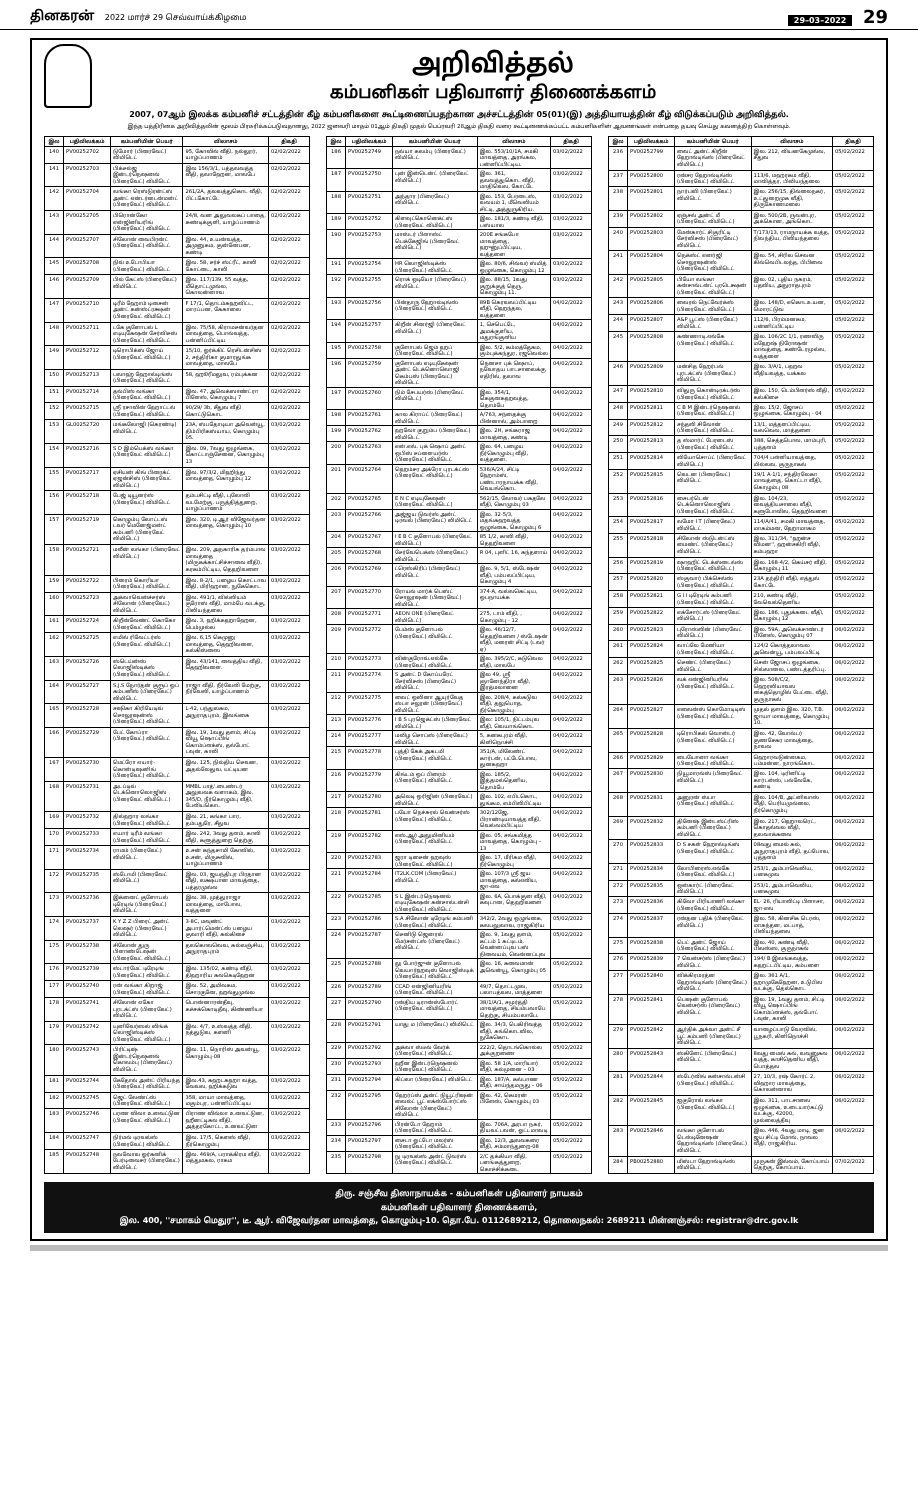தினகரன் 2022 மார்ச் 29 செவ்வாய்க்கிழமை
29–03–2022 29
அறிவித்தல்
கம்பனிகள் பதிவாளர் திணைக்களம்
2007, 07ஆம் இலக்க கம்பனிச் சட்டத்தின் கீழ் கம்பனிகளை கூட்டிணைப்பதற்கான அச்சட்டத்தின் 05(01)(இ) அத்தியாயத்தின் கீழ் விடுக்கப்படும் அறிவித்தல்.
இந்த பத்திரிகை அறிவித்தலின் மூலம் பிரசுரிக்கப்படுவதானது, 2022 ஜனவரி மாதம் 01ஆம் திகதி முதல் பெப்ரவரி 28ஆம் திகதி வரை கூட்டிணைக்கப்பட்ட கம்பனிகளின் ஆவணங்கள் என்பதை தயவு செய்து கவனத்திற் கொள்ளவும்.
| இல | பதிவிலக்கம் | கம்பனியின் பெயர் | விலாசம் | திகதி |
| --- | --- | --- | --- | --- |
| 140 | PV00252702 | டுமோர் (பிரைவேட்) லிமிடெட் | 95, கோவில் வீதி, நல்லூர், யாழ்ப்பாணம் | 02/02/2022 |
| 141 | PV00252703 | பிக்சல்ஜ இன்டர்நெஷனல் (பிரைவேட்) லிமிடெட் | இல 156/3/1, பத்தலவத்த வீதி, தலாஹேன, மாலபே | 02/02/2022 |
| 142 | PV00252704 | லங்கா ரெஸ்டுரன்ட்ஸ் அன்ட் என்டர்டைன்மன்ட் (பிரைவேட்) லிமிடெட் | 261/2A, தலவத்துகொட வீதி, பிட்டகோட்டே | 02/02/2022 |
| 143 | PV00252705 | பிரொன்கோ என்ஜினியரிங் (பிரைவேட்) லிமிடெட் | 24/8, வன அலுவலகப் பாதை, சுண்டிக்குளி, யாழ்ப்பாணம் | 02/02/2022 |
| 144 | PV00252707 | சிலோன் வைபிரன்ட் (பிரைவேட்) லிமிடெட் | இல. 44, உயன்வத்த, அமுனுகம, குன்னேபன, கண்டி | 02/02/2022 |
| 145 | PV00252708 | நிவ் உடோபியா (பிரைவேட்) லிமிடெட் | இல. 58, சர்ச் ஸ்ட்ரீட், காலி கோட்டை, காலி | 02/02/2022 |
| 146 | PV00252709 | பில் கேட்ஸ் (பிரைவேட்) லிமிடெட் | இல. 117/139, 55 வத்த, மீதொட்டமுல்ல, கொலன்னாவ | 02/02/2022 |
| 147 | PV00252710 | டிரீம் ஹோம் டிசைன் அன்ட் கன்ஸ்ட்ரக்ஷன் (பிரைவேட் லிமிடெட்) | F 17/1, தொடம்கஹவிட்ட, மாரப்பன, கேகாலை | 02/02/2022 |
| 148 | PV00252711 | டகே குளோபல் L எடியுகேஷன் சேர்விசஸ் (பிரைவேட்) லிமிடெட் | இல. 75/58, கிராமசன்வர்தன மாவத்தை, பொல்வத்த, பன்னிப்பிட்டிய | 02/02/2022 |
| 149 | PV00252712 | டிரொபிக்ஸ் ஜோய் (பிரைவேட் லிமிடெட்) | 15/10, ஓர்க்கிட் ரெசிடன்சிஸ் 2, சந்திரிகா குமாரதுங்க மாவத்தை, மாலபே | 02/02/2022 |
| 150 | PV00252713 | பலாஹ் ஹோல்டிங்ஸ் (பிரைவேட்) லிமிடெட் | 58, ஹூரீமலுவ, ரம்புக்கன | 02/02/2022 |
| 151 | PV00252714 | தல்பிஸ் லங்கா (பிரைவேட் லிமிடெட்) | இல. 47, அலெக்ஸாண்ட்ரா பிளேஸ், கொழும்பு 7 | 02/02/2022 |
| 152 | PV00252715 | ஸ்ரீ ரசாவின் ஹோட்டல் (பிரைவேட்) லிமிடெட் | 90/29/ 3b, சீதுவ வீதி கொட்டுகொட | 02/02/2022 |
| 153 | GL00252720 | மங்கலோஜி (கெரண்டி) லிமிடெட் | 23A, ஸ்பதோடியா அவென்யூ, திம்பிரிகஸ்யாய, கொழும்பு 05. | 03/02/2022 |
| 154 | PV00252716 | S D இம்பெக்ஸ் லங்கா (பிரைவேட் லிமிடெட்) | இல. 09, 7வது ஒழுங்கை, கொட்டாஞ்சேனை, கொழும்பு 13 | 03/02/2022 |
| 155 | PV00252717 | ஏசியன் கிங் பிரைக்ட் ஏஜன்சிஸ் (பிரைவேட் லிமிடெட்) | இல. 97/3/2, மிஹிந்து மாவத்தை, கொழும்பு 12 | 03/02/2022 |
| 156 | PV00252718 | பேஜ் டியூனர்ஸ் (பிரைவேட்) லிமிடெட் | தம்பசிட்டி வீதி, புலோலி வடமேற்கு, பருத்தித்துறை, யாழ்ப்பாணம் | 03/02/2022 |
| 157 | PV00252719 | கொழும்பு லோட்டஸ் டவர் மெனேஜ்மன்ட் கம்பனி (பிரைவேட் லிமிடெட்) | இல. 320, டி.ஆர் விஜேவர்தன மாவத்தை, கொழும்பு 10 | 03/02/2022 |
| 158 | PV00252721 | மலீன் லங்கா (பிரைவேட் லிமிடெட்) | இல. 209, அநகாரிக தர்மபால மாவத்தை (மிருகக்காட்சிச்சாலை வீதி), கரகம்பிட்டிய, தெஹிவளை | 03/02/2022 |
| 159 | PV00252722 | பிரைம் கொரியா (பிரைவேட்) லிமிடெட் | இல. 8-2/1, பழைய கொட்டாவ வீதி, மிரிஹான, நுகேகொட | 03/02/2022 |
| 160 | PV00252723 | அக்வாவென்ச்சர்ஸ் சிலோன் (பிரைவேட்) லிமிடெட் | இல. 491/1, வில்லியம் குரோஸ் வீதி, மாம்பே வடக்கு, பிலியந்தலை | 03/02/2022 |
| 161 | PV00252724 | கிறீன்லேண்ட் கொகோ (பிரைவேட் லிமிடெட்) | இல. 3, ஹிக்கஹாஹேன, பெம்முல்ல | 03/02/2022 |
| 162 | PV00252725 | எமில் ரிலேட்டர்ஸ் (பிரைவேட் லிமிடெட்) | இல. 6,15 கெமுனு மாவத்தை, தெஹிவளை, கல்கிஸ்ஸை | 03/02/2022 |
| 163 | PV00252726 | ஸ்டெய்ன்ஸ் லொஜிஸ்டிக்ஸ் (பிரைவேட்) லிமிடெட் | இல. 43/141, வைத்திய வீதி, தெஹிவளை. | 03/02/2022 |
| 164 | PV00252727 | S.J.S நோர்தன் குரூப் ஒப் கம்பனீஸ் (பிரைவேட்) லிமிடெட் | ராஜா வீதி, நீர்வேலி மேற்கு, நீர்வேலி, யாழ்ப்பாணம் | 03/02/2022 |
| 165 | PV00252728 | சஷிகா கிரியேடிவ் சொலூஷன்ஸ் (பிரைவேட்) லிமிடெட் | L-42, பந்துலகம, அநுராதபுரம், இலங்கை | 03/02/2022 |
| 166 | PV00252729 | பேட் கோப்ரா (பிரைவேட்) லிமிடெட் | இல. 19, 1வது தளம், சிட்டி வியூ ஷொப்பிங் கொம்ப்ளக்ஸ், தல்போட் டவுன், காலி | 03/02/2022 |
| 167 | PV00252730 | மெட்ரோ எயார்-கொன்டிஷனிங் (பிரைவேட்) லிமிடெட் | இல. 125, நில்திய செவன, அதல்லேதுவ, யட்டியன | 03/02/2022 |
| 168 | PV00252731 | அடப்டிவ் டெக்னொலொஜிஸ் (பிரைவேட் லிமிடெட்) | MMBL பாத்'.பைண்டர் அலுவலக வளாகம், இல. 345/D, நீர்கொழும்பு வீதி, பேலியகொட | 03/02/2022 |
| 169 | PV00252732 | தில்ஹார லங்கா (பிரைவேட்) லிமிடெட் | இல. 21, கங்கா பார, தம்பதுரே, சீதுவ | 03/02/2022 |
| 170 | PV00252733 | எயார் டிரீம் லங்கா (பிரைவேட்) லிமிடெட் | இல. 242, 3வது தளம், காலி வீதி, களுத்துறை தெற்கு | 03/02/2022 |
| 171 | PV00252734 | ராமம் (பிரைவேட்) லிமிடெட் | உசன் கந்தசாமி கோவில், உசன், மிருசுவில், யாழ்ப்பாணம் | 03/02/2022 |
| 172 | PV00252735 | ஸ்டோமி (பிரைவேட் லிமிடெட்) | இல. 03, ஜயந்திபுர பிரதான வீதி, லக்ஷபான மாவத்தை, பத்தரமுல்ல | 03/02/2022 |
| 173 | PV00252736 | இக்னைட் குளோபல் டிரேடிங் (பிரைவேட்) லிமிடெட் | இல. 38, முத்துராஜா மாவத்தை, மாபோல, வத்தளை | 03/02/2022 |
| 174 | PV00252737 | K Y Z Z பிரைட் அன்ட் லெஷர் (பிரைவேட்) லிமிடெட் | 3-8C, மவுண்ட் அபார்ட்மென்ட்ஸ் பழைய குவாரி வீதி, கல்கிசை | 03/02/2022 |
| 175 | PV00252738 | சிலோன் துரு பிளாண்டேஷன் (பிரைவேட் லிமிடெட்) | தலகொலவெவ, கல்லஞ்சிய, அநுராதபுரம் | 03/02/2022 |
| 176 | PV00252739 | ஸ்டார்மேட் டிரேடிங் (பிரைவேட்) லிமிடெட் | இல. 135/02, கண்டி வீதி, திஹாரிய கலகெடிஹேன | 03/02/2022 |
| 177 | PV00252740 | ரன் லங்கா கிறாஜ் (பிரைவேட்) லிமிடெட் | இல. 52, அமிலகம, சொரகுனே, ஹல்துமுல்ல | 03/02/2022 |
| 178 | PV00252741 | சிலோன் எகோ புரடக்ட்ஸ் (பிரைவேட்) லிமிடெட் | பொன்னாரன்தீவு, கச்சக்கொடிதீவு, கிண்ணியா | 03/02/2022 |
| 179 | PV00252742 | யுனிவேர்ஸல் லிங்க் லொஜிஸ்டிக்ஸ் (பிரைவேட் லிமிடெட்) | இல. 4/7, உஸ்வத்த வீதி, நத்துடுவ, களனி | 03/02/2022 |
| 180 | PV00252743 | பிரிட்டிஷ் இன்டர்நெஷனல் கொலம்பு (பிரைவேட்) லிமிடெட் | இல. 11, நொரிஸ் அவன்யூ, கொழும்பு-08 | 03/02/2022 |
| 181 | PV00252744 | கேதோவ் அன்ட் பிரியந்த (பிரைவேட்) லிமிடெட் | இல.43, கஹடகஹா வத்த, வேவல, ஹிக்கடுவ | 03/02/2022 |
| 182 | PV00252745 | ஜெட் லேண்ட்ஸ் (பிரைவேட் லிமிடெட்) | 358, மாயா மாவத்தை, மகும்புர, பன்னிப்பிட்டிய | 03/02/2022 |
| 183 | PV00252746 | பரண விலா உனவட்டுன (பிரைவேட் லிமிடெட்) | பிராண வில்லா உனவட்டுன, ஹீனட்டிகல வீதி, அத்தரகோட்ட, உனவட்டுன | 03/02/2022 |
| 184 | PV00252747 | நிர்மல் டிரவல்ஸ் (பிரைவேட்) லிமிடெட் | இல. 17/5, கௌஸ் வீதி, நீர்கொழும்பு | 03/02/2022 |
| 185 | PV00252748 | நவலோவ ஓர்கனிக் பேர்டிலைசர் (பிரைவேட்) லிமிடெட் | இல. 469/A, பராக்கிரம வீதி, மத்துமகல, ராகம | 03/02/2022 |
| இல | பதிவிலக்கம் | கம்பனியின் பெயர் | விலாசம் | திகதி |
| --- | --- | --- | --- | --- |
| 186 | PV00252749 | நவ்யா கலம்பு (பிரைவேட்) லிமிடெட் | இல. 553/10/1A, சமகி மாவத்தை, அரங்கல, பன்னிப்பிட்டிய. | 03/02/2022 |
| 187 | PV00252750 | புன் இன்டென்ட் (பிரைவேட் லிமிடெட்) | இல. 361, தலவத்துகொட வீதி, மாதிவெல, கோட்டே | 03/02/2022 |
| 188 | PV00252751 | அந்தார (பிரைவேட்) லிமிடெட் | இல. 153, பேரடைஸ், வலயம் 1, மீவெலியம் சிட்டி, அத்துருகிரிய. | 03/02/2022 |
| 189 | PV00252752 | கிளவுட்கொனெக்ட்ஸ் (பிரைவேட் லிமிடெட்) | இல. 181/3, கண்டி வீதி, பஸ்யால | 03/02/2022 |
| 190 | PV00252753 | மாஸ்டர் பிளாஸ்ட் பெக்கேஜிங் (பிரைவேட் லிமிடெட்) | 200E சங்கபோ மாவத்தை, ஹுனுப்பிட்டிய, வத்தளை | 03/02/2022 |
| 191 | PV00252754 | HR லொஜிஸ்டிக்ஸ் (பிரைவேட்) லிமிடெட் | இல. 80/6, சில்வர் ஸ்மித் ஒழுங்கை, கொழும்பு 12 | 03/02/2022 |
| 192 | PV00252755 | ரொக் ஒடியோ (பிரைவேட்) லிமிடெட் | இல. 88/15, 1வது குறுக்குத் தெரு, கொழும்பு 11. | 03/02/2022 |
| 193 | PV00252756 | பின்தாரு ஹோல்டிங்ஸ் (பிரைவேட்) லிமிடெட் | 89B கெரவலப்பிட்டிய வீதி, ஹெந்தல, வத்தளை | 04/02/2022 |
| 194 | PV00252757 | கிறீன் சினர்ஜி (பிரைவேட் லிமிடெட்) | 1, செபெட்டே, அமக்குளிய, மதுரங்குளிய | 04/02/2022 |
| 195 | PV00252758 | குளோபல் ஜெம் ஹப் (பிரைவேட் லிமிடெட்) | இல. 5/2, கம்மத்தேகம, கும்புக்கந்துர, ரஜவெல்ல | 04/02/2022 |
| 196 | PV00252759 | குளோபல் எடியுகேஷன் அன்ட் டெக்னொலொஜி கெம்பஸ் (பிரைவேட்) லிமிடெட் | நெனசா புக் ஷொப், நவோதய பாடசாலைக்கு எதிரில், தலாவ | 04/02/2022 |
| 197 | PV00252760 | நிம் சேபயர்ஸ் (பிரைவேட் லிமிடெட்) | இல. 354/1, கெகுனகஹவத்த, தொம்பே | 04/02/2022 |
| 198 | PV00252761 | கால கிராப்ட் (பிரைவேட்) லிமிடெட் | A/763, சந்தைக்கு பின்னால், அம்பாறை | 04/02/2022 |
| 199 | PV00252762 | ஹலோ குறும்ப (பிரைவேட்) லிமிடெட் | இல. 2H, சங்கராஜ மாவத்தை, கண்டி | 04/02/2022 |
| 200 | PV00252763 | என்.எல். புக் ஷொப் அன்ட் ஒபிஸ் சப்ளையர்ஸ் (பிரைவேட்) லிமிடெட் | இல. 64, பழைய நீர்கொழும்பு வீதி, வத்தளை. | 04/02/2022 |
| 201 | PV00252764 | ஹெம்சர அக்ரோ புரடக்ட்ஸ் (பிரைவேட் லிமிடெட்) | 536/A/24, சிட்டி ஹோம்ஸ், பண்டாரநாயக்க வீதி, வெயங்கொட | 04/02/2022 |
| 202 | PV00252765 | E N C எடியுகேஷன் (பிரைவேட் லிமிடெட்) | 562/15, லோவர் பகதலே வீதி, கொழும்பு 03 | 04/02/2022 |
| 203 | PV00252766 | அஜ்ஜய டுவர்ஸ் அன்ட் டிரவல் (பிரைவேட்) லிமிடெட் | இல. 32-5/3, மதங்கஹவத்த ஒழுங்கை, கொழும்பு 6 | 04/02/2022 |
| 204 | PV00252767 | I E B C குளோபல் (பிரைவேட் லிமிடெட்) | 85 1/2, காலி வீதி, தெஹிவளை | 04/02/2022 |
| 205 | PV00252768 | சேர்வேபெக்ஸ் (பிரைவேட்) லிமிடெட் | R 04, புளிட் 16, கந்தளாய் | 04/02/2022 |
| 206 | PV00252769 | ட்ரெஸ்கிரிப் (பிரைவேட்) லிமிடெட் | இல. 9, 5/1, ஸ்டேஷன் வீதி, பம்பலப்பிட்டிய, கொழும்பு 4 | 04/02/2022 |
| 207 | PV00252770 | ரோயல் மார்க் பெஸ்ட் சொலூஷன் (பிரைவேட்) லிமிடெட் | 374-A, வல்லகெட்டிய, ஒபநாயக்க | 04/02/2022 |
| 208 | PV00252771 | AEON ONE (பிரைவேட் லிமிடெட்) | 275, டாம் வீதி, , கொழும்பு - 12 | 04/02/2022 |
| 209 | PV00252772 | பேம்ஸ் குளோபல் (பிரைவேட்) லிமிடெட் | இல. 46/12/7, தெஹிவளை / ஸ்டேஷன் வீதி, மரைன் சிட்டி (டவர் ஏ) | 04/02/2022 |
| 210 | PV00252773 | வின்குரோவ்.எல்கே (பிரைவேட்) லிமிடெட் | இல. 395/2/C, கடுவெல வீதி, மாலபே | 04/02/2022 |
| 211 | PV00252774 | S அன்ட் D கோப்பரேட் சேர்விசஸ் (பிரைவேட்) லிமிடெட் | இல 49, ஸ்ரீ ஞானேந்திரா வீதி, இரத்மலானை | 04/02/2022 |
| 212 | PV00252775 | வைட் ஒலினா ஆயுர்வேத ஸ்பா சலூன் (பிரைவேட்) லிமிடெட் | இல. 208/4, கல்கடுவ வீதி, தலுபொத, நீர்கொழும்பு | 04/02/2022 |
| 213 | PV00252776 | I B S புரஜெக்ட்ஸ் (பிரைவேட் லிமிடெட்) | இல: 105/1, நிட்டம்புவ வீதி, வெயாங்கொட | 04/02/2022 |
| 214 | PV00252777 | மலிழ சொப்ஸ் (பிரைவேட்) லிமிடெட் | 5, கனகபுரம் வீதி, கிளிநொச்சி | 04/02/2022 |
| 215 | PV00252778 | புத்தி கேக் அகடமி (பிரைவேட்) லிமிடெட் | 351/A, மிலேண்ட் கார்டன், பட்டேபொல, துனகஹா | 04/02/2022 |
| 216 | PV00252779 | கிங்டம் ஒப் பிரைம் (பிரைவேட்) லிமிடெட் | இல. 185/2, இத்தமல்தெனிய, தொம்பே | 04/02/2022 |
| 217 | PV00252780 | அலெடி ஒரிஜின் (பிரைவேட்) லிமிடெட் | இல. 102, எபிடகொட, துங்கம, எம்பிலிபிட்டிய | 04/02/2022 |
| 218 | PV00252781 | பயோ நெச்சுரல் வென்சர்ஸ் (பிரைவேட்) லிமிடெட் | 302/12ஜே, பிராண்டியாவத்த வீதி, வெல்லம்பிட்டிய | 04/02/2022 |
| 219 | PV00252782 | எஸ்.ஆர்.அலுமினியம் (பிரைவேட்) லிமிடெட் | இல. 05, சங்கமித்த மாவத்தை, கொழும்பு – 13 | 04/02/2022 |
| 220 | PV00252783 | ஜரா டிசைன் ஹவுஸ் (பிரைவேட் லிமிடெட்) | இல. 17, மீரிகம வீதி, நீர்கொழும்பு | 04/02/2022 |
| 221 | PV00252784 | IT2LK.COM (பிரைவேட்) லிமிடெட் | இல. 107/3 ஸ்ரீ ஜய மாவத்தை, கல்எலிய, ஜா-எல | 04/02/2022 |
| 222 | PV00252785 | S L இன்டர்நெஷனல் எடியுகேஷன் கன்சால்டன்சி (பிரைவேட்) லிமிடெட் | இல. 6A, பொக்குன வீதி, கவுடான, தெஹிவளை | 04/02/2022 |
| 223 | PV00252786 | S.A சிலோன் டிரேடிங் கம்பனி (பிரைவேட்) லிமிடெட் | 342/2, 2வது ஒழுங்கை, கலபலுவாவ, ராஜகிரிய | 05/02/2022 |
| 224 | PV00252787 | செனிடு ஜெனரல் மேர்சன்ட்ஸ் (பிரைவேட்) லிமிடெட் | இல. 9, 1வது தளம், கட்டம் 1 கட்டிடம், வென்னப்புவ பஸ் நிலையம், வென்னப்புவ | 05/02/2022 |
| 225 | PV00252788 | லு போர்ஜுன் குளோபல் வெயார்ஹவுஸ் லொஜிஸ்டிக் (பிரைவேட்) லிமிடெட் | இல. 16, கலைமான் அவென்யூ, கொழும்பு 05 | 05/02/2022 |
| 226 | PV00252789 | CCAD என்ஜினியரிங் (பிரைவேட் லிமிடெட்) | 49/7, தொட்டமுவ, பலாபத்வல, மாத்தளை | 05/02/2022 |
| 227 | PV00252790 | ரன்திய டிரான்ஸ்போர்ட் (பிரைவேட் லிமிடெட்) | 38/1/A/1, சமுர்த்தி மாவத்தை, சியம்பலாபே தெற்கு, சியம்பலாபே. | 05/02/2022 |
| 228 | PV00252791 | யாது ம (பிரைவேட்) லிமிடெட் | இல. 34/3, பெகிரிவத்த வீதி, கங்கொடவில, நுகேகொட | 05/02/2022 |
| 229 | PV00252792 | அக்வா ஸ்டீல் வேர்க் (பிரைவேட்) லிமிடெட் | 222/2, தொடங்கொல்ல அக்குறணை | 05/02/2022 |
| 230 | PV00252793 | ஹீன இன்டர்நெஷனல் (பிரைவேட்) லிமிடெட் | இல. 58 1/A, மாரியார் வீதி, கல்முனை – 03 | 05/02/2022 |
| 231 | PV00252794 | கிப்லா (பிரைவேட்) லிமிடெட் | இல. 187/A, கல்பாண வீதி, சாய்ந்தமருது – 06 | 05/02/2022 |
| 232 | PV00252795 | ஹேர்ப்ஸ் அன்ட் நியூட்ரிஷன் வைல்ட் பூட் எக்ஸ்போர்ட்ஸ் சிலோன் (பிரைவேட்) லிமிடெட் | இல. 42, கெமரன் பிளேஸ், கொழும்பு 03 | 05/02/2022 |
| 233 | PV00252796 | பிரன்டோ ஹோம் (பிரைவேட்) லிமிடெட் | இல. 706A, அரபா நகர், தியவட்டவன், ஓட்டமாவடி | 05/02/2022 |
| 234 | PV00252797 | சைடா ஓட்டோ மலர்ஸ் (பிரைவேட்) லிமிடெட் | இல. 12/3, அலவகரை வீதி, சம்மாந்துறை-08 | 05/02/2022 |
| 235 | PV00252798 | நு டிரவல்ஸ் அன்ட் டுவர்ஸ் (பிரைவேட்) லிமிடெட் | 2/C தக்கியா வீதி, பளங்கத்துறை, கொச்சிக்கடை | 05/02/2022 |
| இல | பதிவிலக்கம் | கம்பனியின் பெயர் | விலாசம் | திகதி |
| --- | --- | --- | --- | --- |
| 236 | PV00252799 | வைட் அன்ட் கிறீன் ஹோல்டிங்ஸ் (பிரைவேட் லிமிடெட்) | இல. 212, லியனகேமுல்ல, சீதுவ | 05/02/2022 |
| 237 | PV00252800 | ரன்சர ஹோல்டிங்ஸ் (பிரைவேட்) லிமிடெட் | 113/6, மஹரகம வீதி, மாவித்தர, பிலியந்தலை | 05/02/2022 |
| 238 | PV00252801 | நார்பவி (பிரைவேட்) லிமிடெட் | இல. 256/15, தில்லைநகர், உட்துறைமுக வீதி, திருகோணமலை | 05/02/2022 |
| 239 | PV00252802 | ஏஞ்சல் அன்ட் மீ (பிரைவேட் லிமிடெட்) | இல. 500/2B, ருவன்புர, அக்கொன, அங்கொட | 05/02/2022 |
| 240 | PV00252803 | மேன்கார்ட் சிகுரிட்டி சேர்விசஸ் (பிரைவேட்) லிமிடெட் | T/173/13, ராமநாயக்க வத்த, நிவந்திய, பிலியந்தலை | 05/02/2022 |
| 241 | PV00252804 | நெக்ஸ்ட் எனர்ஜி சொலூஷன்ஸ் (பிரைவேட்) லிமிடெட் | இல. 54, சிரில செவன கில்லெபிடலந்த, பிபிலை | 05/02/2022 |
| 242 | PV00252805 | பியோ லங்கா கன்சால்டன்ட் புரடெக்ஷன் (பிரைவேட் லிமிடெட்) | இல. 02, புதிய நகரம், பதவிய, அநுராதபுரம் | 05/02/2022 |
| 243 | PV00252806 | வைரல் நெட்வேர்க்ஸ் (பிரைவேட் லிமிடெட்) | இல. 148/D, எகொடஉயன, மொரட்டுவ | 05/02/2022 |
| 244 | PV00252807 | A&P பூட்ஸ் (பிரைவேட்) லிமிடெட் | 112/6, பிரம்மனகம, பன்னிப்பிட்டிய | 05/02/2022 |
| 245 | PV00252808 | கண்ணாடி.எல்கே (பிரைவேட்) லிமிடெட் | இல. 106/2C 1/1, ரணவிரு மஹேஷ் நிரோஷன் மாவத்தை, கண்டேரமுல்ல, வத்தளை | 05/02/2022 |
| 246 | PV00252809 | மன்சித ஹேர்பல் புரடக்ட்ஸ் (பிரைவேட்) லிமிடெட் | இல. 3/A/1, பஹல வீதியவத்த, யக்கல | 05/02/2022 |
| 247 | PV00252810 | விதுரு கொன்டிரக்டர்ஸ் (பிரைவேட்) லிமிடெட் | இல. 150, டெம்பிளர்ஸ் வீதி, கல்கிசை | 05/02/2022 |
| 248 | PV00252811 | C B M இன்டர்நெஷனல் (பிரைவேட் லிமிடெட்) | இல. 15/2, ஜோசப் ஒழுங்கை, கொழும்பு - 04 | 05/02/2022 |
| 249 | PV00252812 | சந்தலி சிலோன் (பிரைவேட்) லிமிடெட் | 13/1, மத்தளப்பிட்டிய, வலவெல, மாத்தளை | 05/02/2022 |
| 250 | PV00252813 | த ஸ்மார்ட் பேரடைஸ் (பிரைவேட்) லிமிடெட் | 388, செத்தபொல, மாம்புரி, புத்தளம் | 05/02/2022 |
| 251 | PV00252814 | லியோசொப்ட் (பிரைவேட் லிமிடெட்) | 704/4 பள்ளியாவத்தை, மில்லவ, குருநாகல் | 05/02/2022 |
| 252 | PV00252815 | வெடன (பிரைவேட்) லிமிடெட் | 19/1 A-1/1, சந்திரலேகா மாவத்தை, கொட்டா வீதி, கொழும்பு 08 | 05/02/2022 |
| 253 | PV00252816 | சைபர்டென் டெக்னொலொஜிஸ் (பிரைவேட்) லிமிடெட் | இல. 104/23, வைத்தியசாலை வீதி, களுபோவில, தெஹிவளை | 05/02/2022 |
| 254 | PV00252817 | லமோ I T (பிரைவேட்) லிமிடெட் | 114/A/41, சமகி மாவத்தை, மாகம்மன, ஹோமாகம | 05/02/2022 |
| 255 | PV00252818 | சிலோன் ஸ்டுடன்ட்ஸ் மைண்ட் (பிரைவேட்) லிமிடெட் | இல. 311/34, ''ஹன்ச விமன'', ஹன்சகிரி வீதி, கம்பஹா | 05/02/2022 |
| 256 | PV00252819 | ஷாஹிட் டெக்ஸ்டைல்ஸ் (பிரைவேட் லிமிடெட்) | இல. 168-4/2, கெய்சர் வீதி, கொழும்பு 11 | 05/02/2022 |
| 257 | PV00252820 | ஸ்குவார் பிக்செல்ஸ் (பிரைவேட்) லிமிடெட் | 23A தந்திரி வீதி, எத்துல் கோட்டே | 05/02/2022 |
| 258 | PV00252821 | G I I டிரேடிங் கம்பனி (பிரைவேட்) லிமிடெட் | 210, கண்டி வீதி, வேவெல்தெனிய | 05/02/2022 |
| 259 | PV00252822 | எக்சோர்ட்ஸ் (பிரைவேட் லிமிடெட்) | இல. 186, புதுக்கடை வீதி, கொழும்பு 12 | 05/02/2022 |
| 260 | PV00252823 | புரோஸ்லின் (பிரைவேட் லிமிடெட்) | இல. 59A, அலெக்சாண்டர் பிளேஸ், கொழும்பு 07 | 06/02/2022 |
| 261 | PV00252824 | வாப்லே மேனியா (பிரைவேட்) லிமிடெட் | 124/2 கொத்தலாவல அவென்யூ, பம்பலப்பிட்டி | 06/02/2022 |
| 262 | PV00252825 | செண்ட் (பிரைவேட்) லிமிடெட் | சென் ஜோசப் ஒழுங்கை, சில்லாலை, பண்டத்தரிப்பு. | 06/02/2022 |
| 263 | PV00252826 | லக் என்ஜினியரிங் (பிரைவேட்) லிமிடெட் | இல. 508/C/2, ஹெரலியாவல கைத்தொழில் பேட்டை வீதி, குருநாகல் | 06/02/2022 |
| 264 | PV00252827 | எலைன்ஸ் கொமோடிடிஸ் (பிரைவேட்) லிமிடெட் | முதல் தளம் இல. 320, T.B. ஜாயா மாவத்தை, கொழும்பு 10. | 06/02/2022 |
| 265 | PV00252828 | டிரொபிகல் வொன்டர் (பிரைவேட் லிமிடெட்) | இல. 42, வோல்டர் குணசேகர மாவத்தை, நாவல | 06/02/2022 |
| 266 | PV00252829 | பையோனா லங்கா (பிரைவேட்) லிமிடெட் | ஹொரவடுன்னகம, பம்மன்ன, நாரங்கொட | 06/02/2022 |
| 267 | PV00252830 | நியூமாரல்ஸ் (பிரைவேட் லிமிடெட்) | இல. 104, டிரினிட்டி கார்டன்ஸ், பல்லேகே, கண்டி | 06/02/2022 |
| 268 | PV00252831 | அனுரன் ஸ்பா (பிரைவேட்) லிமிடெட் | இல. 104/B, அட்னிவாஸ் வீதி, பெரியமுல்லை, நீர்கொழும்பு | 06/02/2022 |
| 269 | PV00252832 | தினேஷ் இன்டஸ்ட்ரிஸ் கம்பனி (பிரைவேட்) லிமிடெட் | இல. 217, ஹொலரெட், கொதல்வல வீதி, தலவாக்கலை | 06/02/2022 |
| 270 | PV00252833 | D S சகள் ஹோல்டிங்ஸ் (பிரைவேட்) லிமிடெட் | 08வது மைல் கல், அநுராதபுரம் வீதி, தப்போவ, புத்தளம் | 06/02/2022 |
| 271 | PV00252834 | லோபிரைஸ்.எல்கே (பிரைவேட் லிமிடெட்) | 253/1, அம்பாவெலிய, பனகமுவ | 06/02/2022 |
| 272 | PV00252835 | ஒன்கார்ட் (பிரைவேட் லிமிடெட்) | 253/1, அம்பாவெலிய, பனகமுவ | 06/02/2022 |
| 273 | PV00252836 | கிலோ பிரியாணி லங்கா (பிரைவேட்) லிமிடெட் | EL- 26, ரியாலிட்டி பிளாசா, ஜா-எல | 06/02/2022 |
| 274 | PV00252837 | ரன்தன பதிக் (பிரைவேட் லிமிடெட்) | இல. 58, கினசிக டெரஸ், மாகந்தன, மடபாத், பிலியந்தலை | 06/02/2022 |
| 275 | PV00252838 | பெட் அன்ட் ஜோய் (பிரைவேட்) லிமிடெட் | இல. 40, கண்டி வீதி, பிலஸ்ஸ, குருநாகல் | 06/02/2022 |
| 276 | PV00252839 | 7 வென்சர்ஸ் (பிரைவேட்) லிமிடெட் | 194/ B இலங்கவத்த, கஹட்டபிட்டிய, கம்பளை | 06/02/2022 |
| 277 | PV00252840 | விக்கிரமரத்ன ஹோல்டிங்ஸ் (பிரைவேட்) லிமிடெட் | இல. 361 A/1, ஹாமுகேஹேன, உடுபில வடக்கு, தெல்கொட | 06/02/2022 |
| 278 | PV00252841 | பெஷன் குளோபல் வென்சர்ஸ் (பிரைவேட்) லிமிடெட் | இல. 19, 1வது தளம், சிட்டி வியூ ஷொப்பிங் கொம்ப்ளக்ஸ், தல்போட் டவுன், காலி | 06/02/2022 |
| 279 | PV00252842 | ஆர்திக் அக்வா அன்ட் சீ பூட் கம்பனி (பிரைவேட்) லிமிடெட் | வாழைப்பாடு வேரவில், பூநகரி, கிளிநொச்சி | 06/02/2022 |
| 280 | PV00252843 | ஸ்கினேட் (பிரைவேட்) லிமிடெட் | 8வது மைல் கல், வவுனுகல வத்த, காசிதெனிய வீதி, பொத்தல | 06/02/2022 |
| 281 | PV00252844 | ஸ்டேர்லிங் கன்சால்டன்சி (பிரைவேட்) லிமிடெட் | 27, 10/3, ரஷ் கோர்ட் 2, விஹார மாவத்தை, கொலன்னாவ | 06/02/2022 |
| 282 | PV00252845 | ஐகுரோவ் லங்கா (பிரைவேட் லிமிடெட்) | இல. 311, பாடசாலை ஒழுங்கை, உடையார்கட்டு வடக்கு, 42000, முல்லைத்தீவு | 06/02/2022 |
| 283 | PV00252846 | லங்கா குளோபல் டெஸ்டினேஷன் ஹோல்டிங்ஸ் (பிரைவேட்) லிமிடெட் | இல. 446, 4வது மாடி, ஜன ஜய சிட்டி மோல், நாவல வீதி, ராஜகிரிய. | 06/02/2022 |
| 284 | PB00252880 | மிஸ்டா ஹோல்டிங்ஸ் லிமிடெட் | முருகன் இல்லம், கோப்பாய் தெற்கு, கோப்பாய். | 07/02/2022 |
திரு. சஞ்சீவ திஸாநாயக்க - கம்பனிகள் பதிவாளர் நாயகம்
கம்பனிகள் பதிவாளர் திணைக்களம்,
இல. 400, ''சமாகம் மெதுர'', டீ. ஆர். விஜேவர்தன மாவத்தை, கொழும்பு-10. தொ.பே. 0112689212, தொலைநகல்: 2689211 மின்னஞ்சல்: registrar@drc.gov.lk